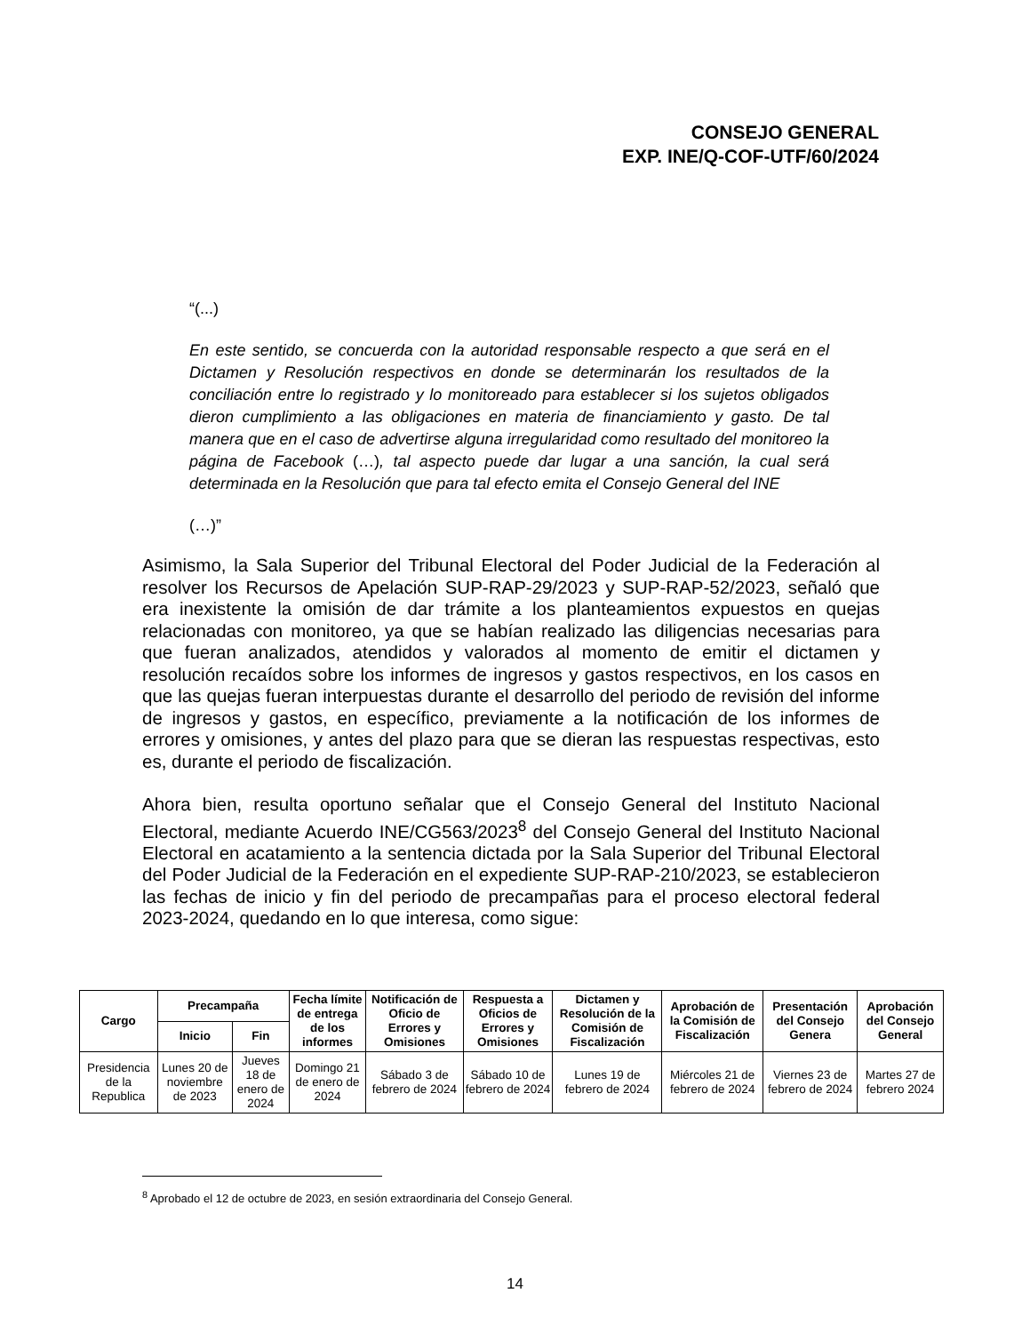CONSEJO GENERAL
EXP. INE/Q-COF-UTF/60/2024
“(...)
En este sentido, se concuerda con la autoridad responsable respecto a que será en el Dictamen y Resolución respectivos en donde se determinarán los resultados de la conciliación entre lo registrado y lo monitoreado para establecer si los sujetos obligados dieron cumplimiento a las obligaciones en materia de financiamiento y gasto. De tal manera que en el caso de advertirse alguna irregularidad como resultado del monitoreo la página de Facebook (…), tal aspecto puede dar lugar a una sanción, la cual será determinada en la Resolución que para tal efecto emita el Consejo General del INE
(…)”
Asimismo, la Sala Superior del Tribunal Electoral del Poder Judicial de la Federación al resolver los Recursos de Apelación SUP-RAP-29/2023 y SUP-RAP-52/2023, señaló que era inexistente la omisión de dar trámite a los planteamientos expuestos en quejas relacionadas con monitoreo, ya que se habían realizado las diligencias necesarias para que fueran analizados, atendidos y valorados al momento de emitir el dictamen y resolución recaídos sobre los informes de ingresos y gastos respectivos, en los casos en que las quejas fueran interpuestas durante el desarrollo del periodo de revisión del informe de ingresos y gastos, en específico, previamente a la notificación de los informes de errores y omisiones, y antes del plazo para que se dieran las respuestas respectivas, esto es, durante el periodo de fiscalización.
Ahora bien, resulta oportuno señalar que el Consejo General del Instituto Nacional Electoral, mediante Acuerdo INE/CG563/2023<sup>8</sup> del Consejo General del Instituto Nacional Electoral en acatamiento a la sentencia dictada por la Sala Superior del Tribunal Electoral del Poder Judicial de la Federación en el expediente SUP-RAP-210/2023, se establecieron las fechas de inicio y fin del periodo de precampañas para el proceso electoral federal 2023-2024, quedando en lo que interesa, como sigue:
| Cargo | Precampaña | | Fecha límite de entrega de los informes | Notificación de Oficio de Errores y Omisiones | Respuesta a Oficios de Errores y Omisiones | Dictamen y Resolución de la Comisión de Fiscalización | Aprobación de la Comisión de Fiscalización | Presentación del Consejo Genera | Aprobación del Consejo General |
| --- | --- | --- | --- | --- | --- | --- | --- | --- | --- |
| | Inicio | Fin | | | | | | | |
| Presidencia de la Republica | Lunes 20 de noviembre de 2023 | Jueves 18 de enero de 2024 | Domingo 21 de enero de 2024 | Sábado 3 de febrero de 2024 | Sábado 10 de febrero de 2024 | Lunes 19 de febrero de 2024 | Miércoles 21 de febrero de 2024 | Viernes 23 de febrero de 2024 | Martes 27 de febrero 2024 |
<sup>8</sup> Aprobado el 12 de octubre de 2023, en sesión extraordinaria del Consejo General.
14